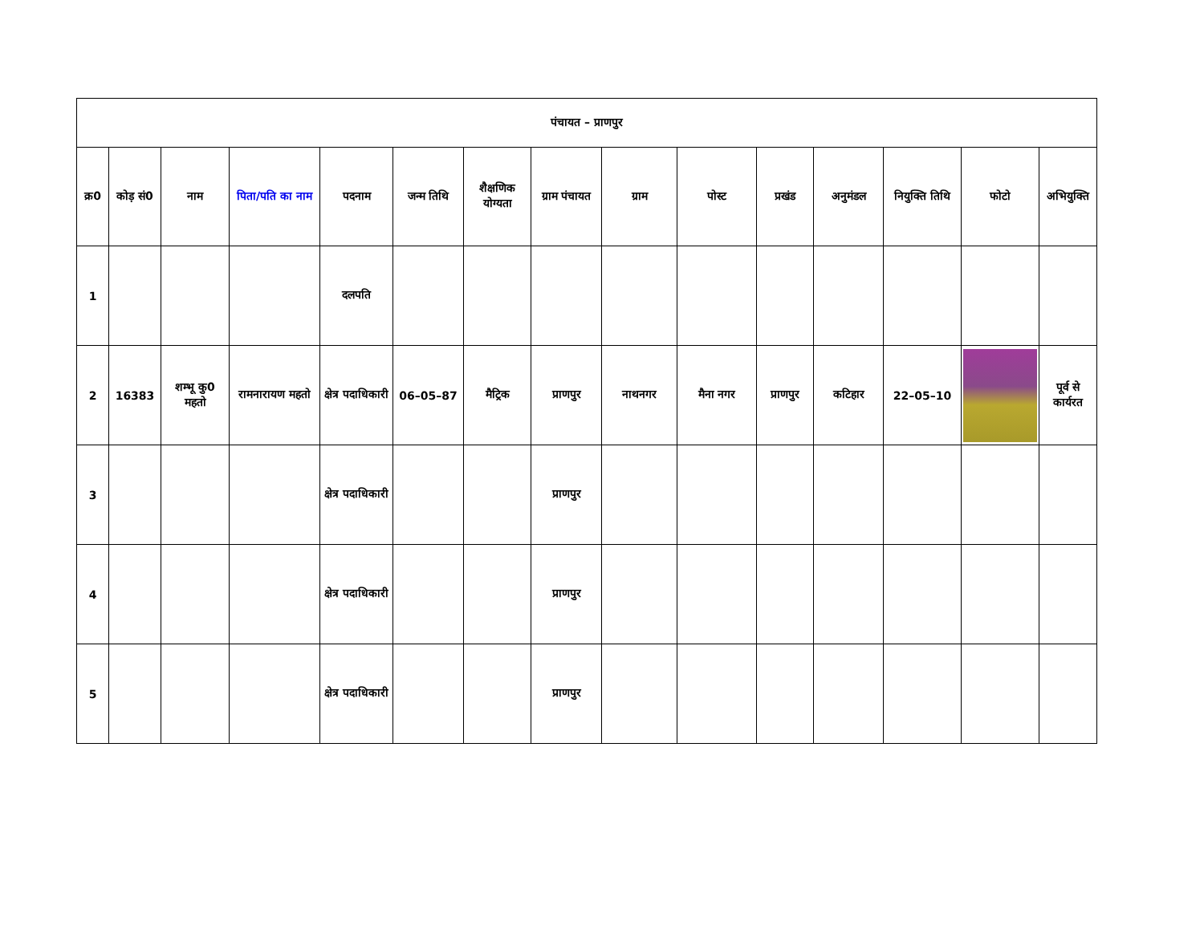| पंचायत – प्राणपुर | | | | | | | | | | | | | | |
| क्र0 | कोड़ सं0 | नाम | पिता/पति का नाम | पदनाम | जन्म तिथि | शैक्षणिक योग्यता | ग्राम पंचायत | ग्राम | पोस्ट | प्रखंड | अनुमंडल | नियुक्ति तिथि | फोटो | अभियुक्ति |
| 1 | | | | दलपति | | | | | | | | | | |
| 2 | 16383 | शम्भू कु0 महतो | रामनारायण महतो | क्षेत्र पदाधिकारी | 06–05–87 | मैट्रिक | प्राणपुर | नाथनगर | मैना नगर | प्राणपुर | कटिहार | 22–05–10 | | पूर्व से कार्यरत |
| 3 | | | | क्षेत्र पदाधिकारी | | | प्राणपुर | | | | | | | |
| 4 | | | | क्षेत्र पदाधिकारी | | | प्राणपुर | | | | | | | |
| 5 | | | | क्षेत्र पदाधिकारी | | | प्राणपुर | | | | | | | |